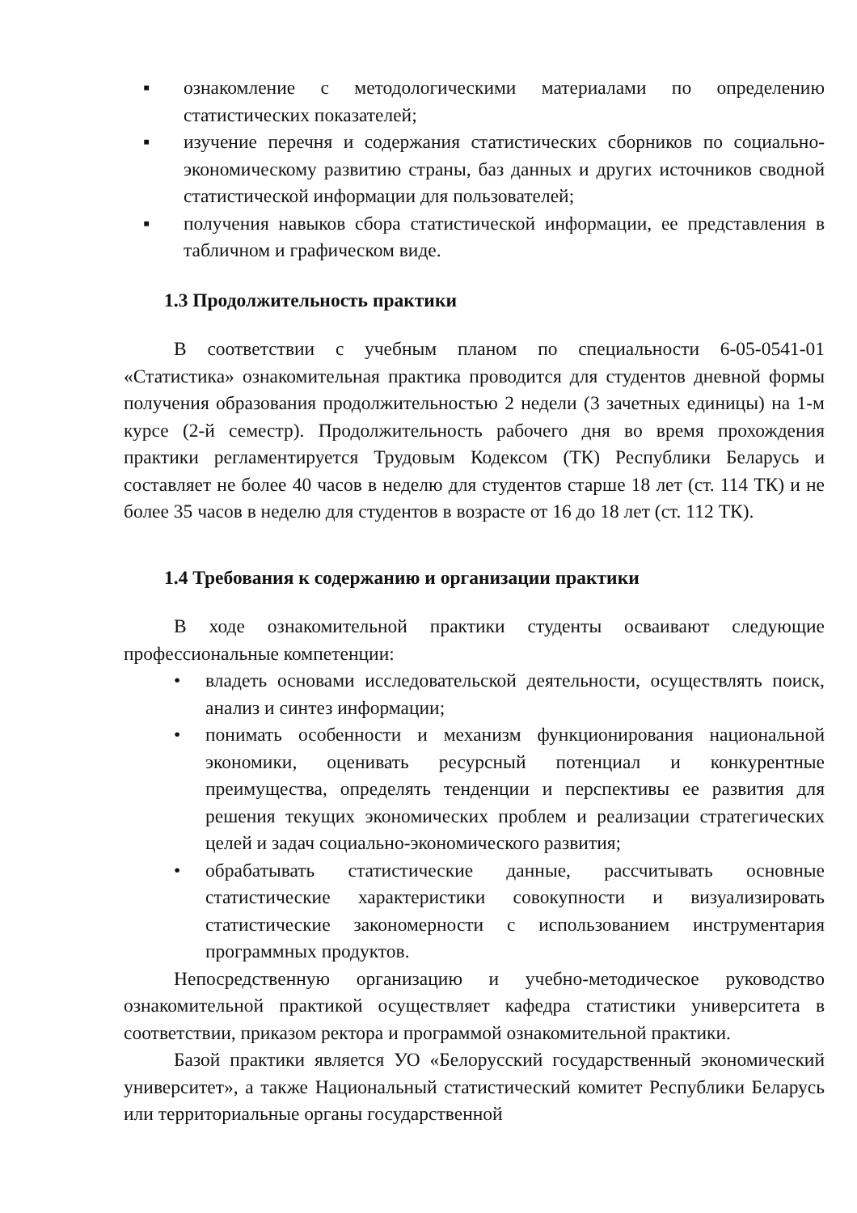▪ ознакомление с методологическими материалами по определению статистических показателей;
▪ изучение перечня и содержания статистических сборников по социально-экономическому развитию страны, баз данных и других источников сводной статистической информации для пользователей;
▪ получения навыков сбора статистической информации, ее представления в табличном и графическом виде.
1.3 Продолжительность практики
В соответствии с учебным планом по специальности 6-05-0541-01 «Статистика» ознакомительная практика проводится для студентов дневной формы получения образования продолжительностью 2 недели (3 зачетных единицы) на 1-м курсе (2-й семестр). Продолжительность рабочего дня во время прохождения практики регламентируется Трудовым Кодексом (ТК) Республики Беларусь и составляет не более 40 часов в неделю для студентов старше 18 лет (ст. 114 ТК) и не более 35 часов в неделю для студентов в возрасте от 16 до 18 лет (ст. 112 ТК).
1.4 Требования к содержанию и организации практики
В ходе ознакомительной практики студенты осваивают следующие профессиональные компетенции:
• владеть основами исследовательской деятельности, осуществлять поиск, анализ и синтез информации;
• понимать особенности и механизм функционирования национальной экономики, оценивать ресурсный потенциал и конкурентные преимущества, определять тенденции и перспективы ее развития для решения текущих экономических проблем и реализации стратегических целей и задач социально-экономического развития;
• обрабатывать статистические данные, рассчитывать основные статистические характеристики совокупности и визуализировать статистические закономерности с использованием инструментария программных продуктов.
Непосредственную организацию и учебно-методическое руководство ознакомительной практикой осуществляет кафедра статистики университета в соответствии, приказом ректора и программой ознакомительной практики.
Базой практики является УО «Белорусский государственный экономический университет», а также Национальный статистический комитет Республики Беларусь или территориальные органы государственной